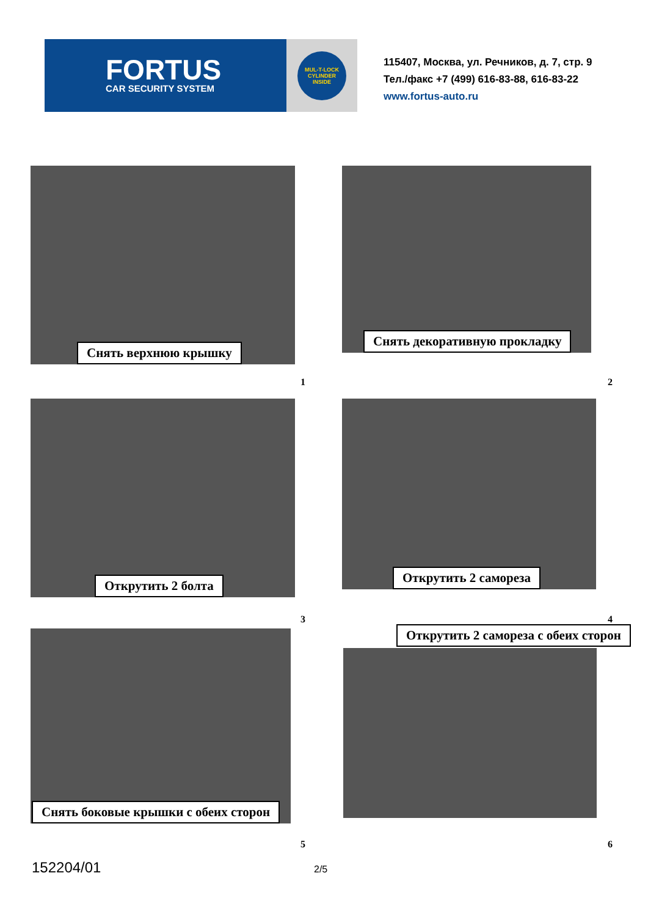FORTUS
CAR SECURITY SYSTEM
MUL-T-LOCK
CYLINDER
INSIDE
115407, Москва, ул. Речников, д. 7, стр. 9
Тел./факс +7 (499) 616-83-88, 616-83-22
www.fortus-auto.ru
Снять верхнюю крышку Снять декоративную прокладку
1 2
Открутить 2 болта Открутить 2 самореза
3 4
Снять боковые крышки с обеих сторон
Открутить 2 самореза с обеих сторон
5 6
152204/01 2/5